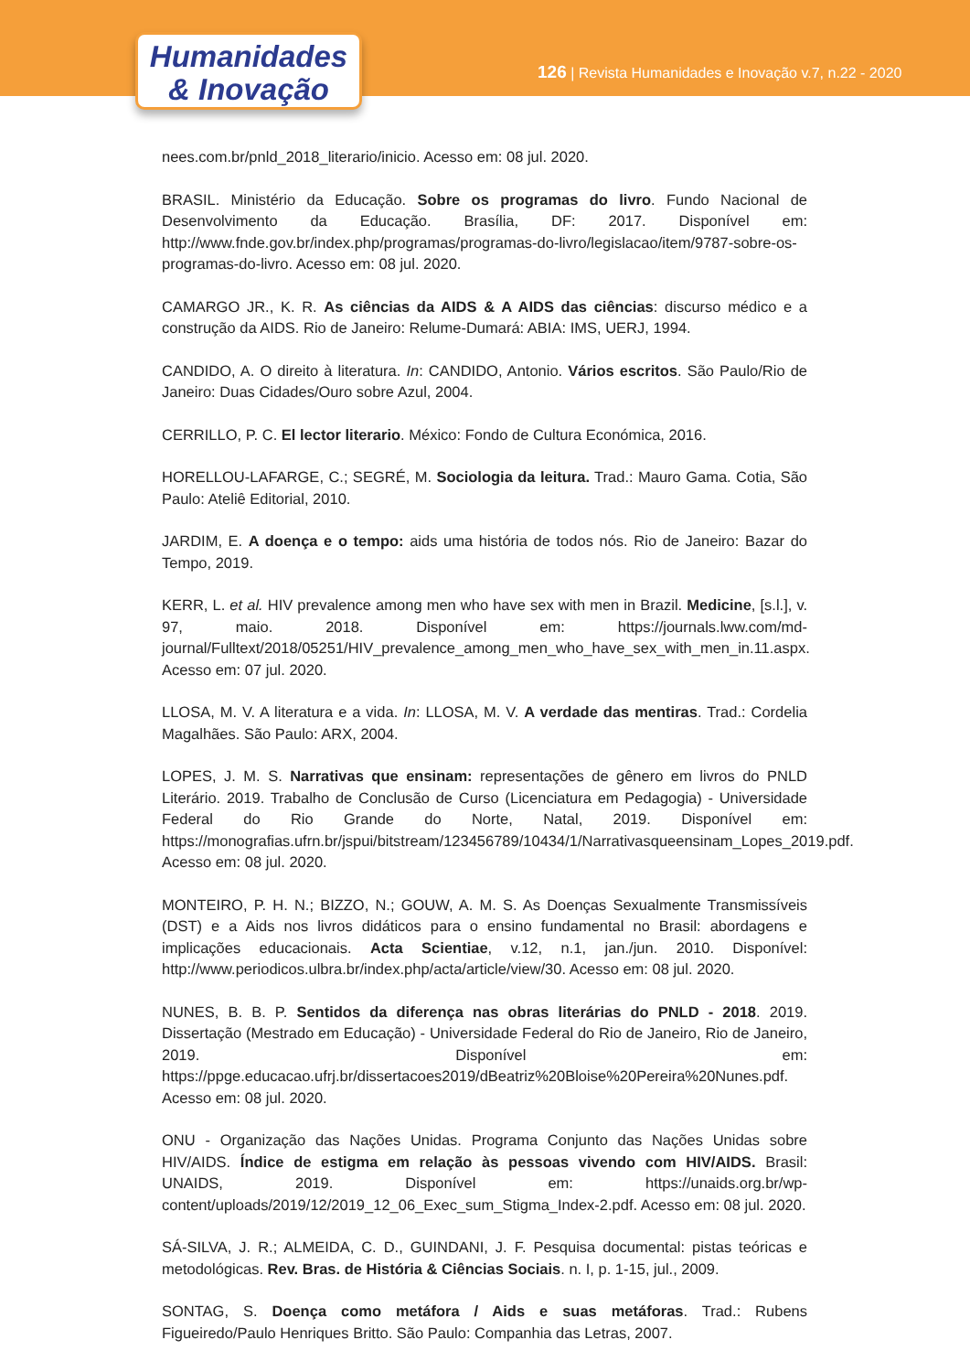Humanidades
& Inovação
126 | Revista Humanidades e Inovação v.7, n.22 - 2020
nees.com.br/pnld_2018_literario/inicio. Acesso em: 08 jul. 2020.
BRASIL. Ministério da Educação. Sobre os programas do livro. Fundo Nacional de Desenvolvimento da Educação. Brasília, DF: 2017. Disponível em: http://www.fnde.gov.br/index.php/programas/programas-do-livro/legislacao/item/9787-sobre-os-programas-do-livro. Acesso em: 08 jul. 2020.
CAMARGO JR., K. R. As ciências da AIDS & A AIDS das ciências: discurso médico e a construção da AIDS. Rio de Janeiro: Relume-Dumará: ABIA: IMS, UERJ, 1994.
CANDIDO, A. O direito à literatura. In: CANDIDO, Antonio. Vários escritos. São Paulo/Rio de Janeiro: Duas Cidades/Ouro sobre Azul, 2004.
CERRILLO, P. C. El lector literario. México: Fondo de Cultura Económica, 2016.
HORELLOU-LAFARGE, C.; SEGRÉ, M. Sociologia da leitura. Trad.: Mauro Gama. Cotia, São Paulo: Ateliê Editorial, 2010.
JARDIM, E. A doença e o tempo: aids uma história de todos nós. Rio de Janeiro: Bazar do Tempo, 2019.
KERR, L. et al. HIV prevalence among men who have sex with men in Brazil. Medicine, [s.l.], v. 97, maio. 2018. Disponível em: https://journals.lww.com/md-journal/Fulltext/2018/05251/HIV_prevalence_among_men_who_have_sex_with_men_in.11.aspx. Acesso em: 07 jul. 2020.
LLOSA, M. V. A literatura e a vida. In: LLOSA, M. V. A verdade das mentiras. Trad.: Cordelia Magalhães. São Paulo: ARX, 2004.
LOPES, J. M. S. Narrativas que ensinam: representações de gênero em livros do PNLD Literário. 2019. Trabalho de Conclusão de Curso (Licenciatura em Pedagogia) - Universidade Federal do Rio Grande do Norte, Natal, 2019. Disponível em: https://monografias.ufrn.br/jspui/bitstream/123456789/10434/1/Narrativasqueensinam_Lopes_2019.pdf. Acesso em: 08 jul. 2020.
MONTEIRO, P. H. N.; BIZZO, N.; GOUW, A. M. S. As Doenças Sexualmente Transmissíveis (DST) e a Aids nos livros didáticos para o ensino fundamental no Brasil: abordagens e implicações educacionais. Acta Scientiae, v.12, n.1, jan./jun. 2010. Disponível: http://www.periodicos.ulbra.br/index.php/acta/article/view/30. Acesso em: 08 jul. 2020.
NUNES, B. B. P. Sentidos da diferença nas obras literárias do PNLD - 2018. 2019. Dissertação (Mestrado em Educação) - Universidade Federal do Rio de Janeiro, Rio de Janeiro, 2019. Disponível em: https://ppge.educacao.ufrj.br/dissertacoes2019/dBeatriz%20Bloise%20Pereira%20Nunes.pdf. Acesso em: 08 jul. 2020.
ONU - Organização das Nações Unidas. Programa Conjunto das Nações Unidas sobre HIV/AIDS. Índice de estigma em relação às pessoas vivendo com HIV/AIDS. Brasil: UNAIDS, 2019. Disponível em: https://unaids.org.br/wp-content/uploads/2019/12/2019_12_06_Exec_sum_Stigma_Index-2.pdf. Acesso em: 08 jul. 2020.
SÁ-SILVA, J. R.; ALMEIDA, C. D., GUINDANI, J. F. Pesquisa documental: pistas teóricas e metodológicas. Rev. Bras. de História & Ciências Sociais. n. I, p. 1-15, jul., 2009.
SONTAG, S. Doença como metáfora / Aids e suas metáforas. Trad.: Rubens Figueiredo/Paulo Henriques Britto. São Paulo: Companhia das Letras, 2007.